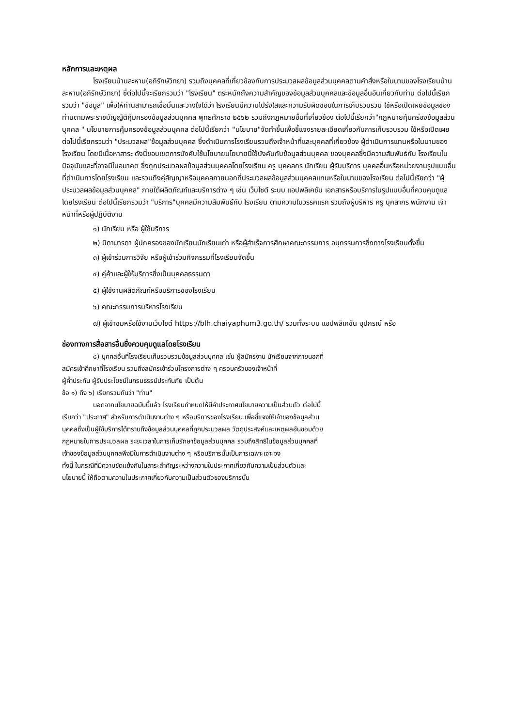หลักการและเหตุผล
โรงเรียนบ้านละหาน(อภิรักษ์วิทยา) รวมถึงบุคคลที่เกี่ยวข้องกับการประมวลผลข้อมูลส่วนบุคคลตามคำสั่งหรือในนามของโรงเรียนบ้านละหาน(อภิรักษ์วิทยา) ซึ่ต่อไปนี้จะเรียกรวมว่า "โรงเรียน" ตระหนักถึงความสำคัญของข้อมูลส่วนบุคคลและข้อมูลอื่นอันเกี่ยวกับท่าน ต่อไปนี้เรียกรวมว่า "ข้อมูล" เพื่อให้ท่านสามารถเชื่อมั่นและวางใจได้ว่า โรงเรียนมีความโปร่งใสและความรับผิดชอบในการเก็บรวบรวม ใช้หรือเปิดเผยข้อมูลของท่านตามพระราชบัญญัติคุ้มครองข้อมูลส่วนบุคคล พุทธศักราช ๒๕๖๒ รวมถึงกฎหมายอื่นที่เกี่ยวข้อง ต่อไปนี้เรียกว่า"กฎหมายคุ้มคร่องข้อมูลส่วนบุคคล " นโยบายการคุ้มครองข้อมูลส่วนบุคคล ต่อไปนี้เรียกว่า "นโยบาย"จัดทำขึ้นเพื่อชี้แจงรายละเอียดเกี่ยวกับการเก็บรวบรวม ใช้หรือเปิดเผย ต่อไปนี้เรียกรวมว่า "ประมวลผล"ข้อมูลส่วนบุคคล ซึ่งดำเนินการโรงเรียนรวมถึงเจ้าหน้าที่และบุคคลที่เกี่ยวข้อง ผู้ดำเนินการแทนหรือในนามของโรงเรียน โดยมีเนื้อหาสาระ ดังนี้ขอบเขตการบังคับใช้นโยบายนโยบายนี้ใช้บังคับกับข้อมูลส่วนบุคคล ของบุคคลซึ่งมีความสัมพันธ์กับ โรงเรียนในปัจจุบันและที่อาจมีในอนาคต ซึ่งถูกประมวลผลข้อมูลส่วนบุคคลโดยโรงเรียน ครู บุคคลกร นักเรียน ผู้รับบริการ บุคคลอื่นหรือหน่วยงานรูปแบบอื่นที่ดำเนินการโดยโรงเรียน และรวมถึงคู่สัญญาหรือบุคคลภายนอกที่ประมวลผลข้อมูลส่วนบุคคลแทนหรือในนามของโรงเรียน ต่อไปนี้เรียกว่า "ผู้ประมวลผลข้อมูลส่วนบุคคล" ภายใต้ผลิตภัณฑ์และบริการต่าง ๆ เช่น เว็บไซต์ ระบบ แอปพลิเคชัน เอกสารหรือบริการในรูปแบบอื่นที่ควบคุมดูแลโดยโรงเรียน ต่อไปนี้เรียกรวมว่า "บริการ"บุคคลมีความสัมพันธ์กับ โรงเรียน ตามความในวรรคแรก รวมถึงผู้บริหาร ครู บุคลากร พนักงาน เจ้าหน้าที่หรือผู้ปฏิบัติงาน
๑) นักเรียน หรือ ผู้ใช้บริการ
๒) บิดามารดา ผู้ปกครองของนักเรียนนักเรียนเก่า หรือผู้สำเร็จการศึกษาคณะกรรมการ อนุกรรมการซึ่งทางโรงเรียนตั้งขึ้น
๓) ผู้เข้าร่วมการวิจัย หรือผู้เข้าร่วมกิจกรรมที่โรงเรียนจัดขึ้น
๔) คู่ค้าและผู้ให้บริการซึ่งเป็นบุคคลธรรมดา
๕) ผู้ใช้งานผลิตภัณฑ์หรือบริการของโรงเรียน
๖) คณะกรรมการบริหารโรงเรียน
๗) ผู้เข้าชมหรือใช้งานเว็บไซต์ https://blh.chaiyaphum3.go.th/ รวมทั้งระบบ แอปพลิเคชัน อุปกรณ์ หรือ
ช่องทางการสื่อสารอื่นซึ่งควบคุมดูแลโดยโรงเรียน
๘) บุคคลอื่นที่โรงเรียนเก็บรวบรวมข้อมูลส่วนบุคคล เช่น ผู้สมัครงาน นักเรียนจากภายนอกที่
สมัครเข้าศึกษาที่โรงเรียน รวมถึงสมัครเข้าร่วมโครงการต่าง ๆ ครอบครัวของเจ้าหน้าที่
ผู้ค้ำประกัน ผู้รับประโยชน์ในกรมธรรม์ประกันภัย เป็นต้น
ข้อ ๑) ถึง ๖) เรียกรวมกันว่า "ท่าน"
นอกจากนโยบายฉบับนี้แล้ว โรงเรียนกำหนดให้มีคำประกาศนโยบายความเป็นส่วนตัว ต่อไปนี้
เรียกว่า "ประกาศ" สำหรับการดำเนินงานต่าง ๆ หรือบริการของโรงเรียน เพื่อชี้แจงให้เจ้าของข้อมูลส่วน
บุคคลซึ่งเป็นผู้ใช้บริการได้ทราบถึงข้อมูลส่วนบุคคลที่ถูกประมวลผล วัตถุประสงค์และเหตุผลอันชอบด้วย
กฎหมายในการประมวลผล ระยะเวลาในการเก็บรักษาข้อมูลส่วนบุคคล รวมถึงสิทธิในข้อมูลส่วนบุคคลที่
เจ้าของข้อมูลส่วนบุคคลพึงมีในการดำเนินงานต่าง ๆ หรือบริการนั้นเป็นการเฉพาะเจาะจง
ทั้งนี้ ในกรณีที่มีความขัดแย้งกันในสาระสำคัญระหว่างความในประกาศเกี่ยวกับความเป็นส่วนตัวและ
นโยบายนี้ ให้ถือตามความในประกาศเกี่ยวกับความเป็นส่วนตัวของบริการนั้น